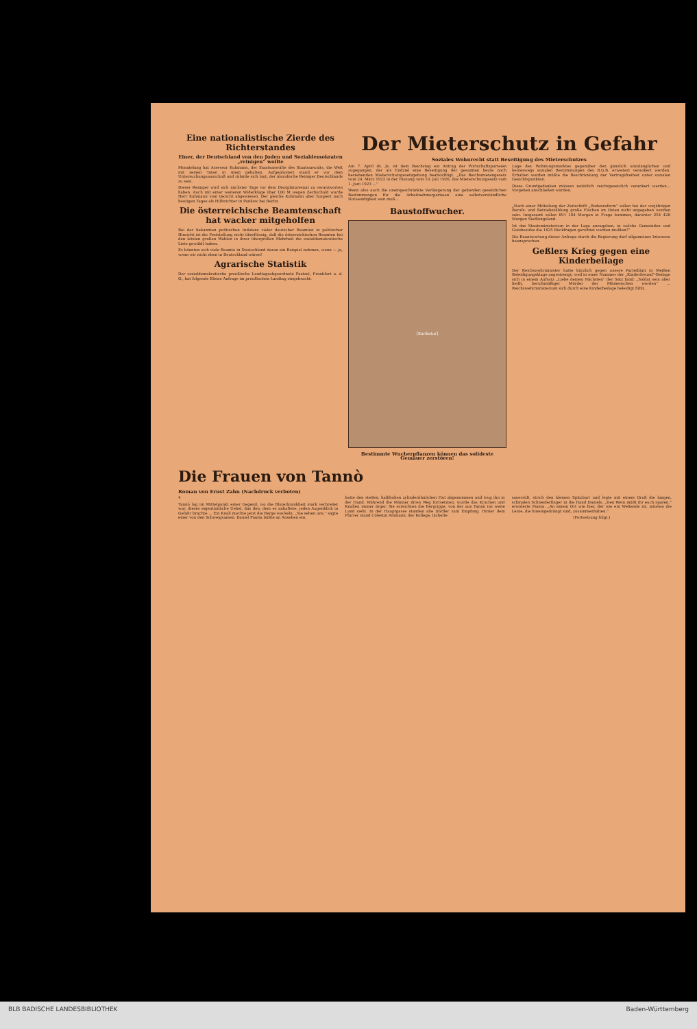Eine nationalistische Zierde des Richterstandes
Einer, der Deutschland von den Juden und Sozialdemokraten „reinigen“ wollte
Monatelang hat Assessor Kuhmann, der Staatsanwälte des Staatsanwalts, die Welt mit seinen Taten in Atem gehalten. Aufgeplustert stand er vor dem Untersuchungsausschuß und rühmte sich laut, der moralische Reiniger Deutschlands zu sein.
Dieser Reiniger wird sich nächster Tage vor dem Disziplinarsenat zu verantworten haben. Auch mit einer weiteren Widerklage über 100 M wegen Zechschuld wurde Herr Kuhmann vom Gericht abgewiesen. Der gleiche Kuhmann aber fungiert noch heutigen Tages als Hilfsrichter in Pankow bei Berlin.
Die österreichische Beamtenschaft hat wacker mitgeholfen
Bei der bekannten politischen Indolenz vieler deutscher Beamten in politischer Hinsicht ist die Feststellung nicht überflüssig, daß die österreichischen Beamten bei den letzten großen Wahlen in ihrer übergroßen Mehrheit die sozialdemokratische Liste gewählt haben.
Es könnten sich viele Beamte in Deutschland daran ein Beispiel nehmen, wenn — ja, wenn wir nicht eben in Deutschland wären!
Agrarische Statistik
Der sozialdemokratische preußische Landtagsabgeordnete Paetzel, Frankfurt a. d. O., hat folgende Kleine Anfrage im preußischen Landtag eingebracht:
Der Mieterschutz in Gefahr
Soziales Wohnrecht statt Beseitigung des Mieterschutzes
Am 7. April ds. Js. ist dem Reichstag ein Antrag der Wirtschaftsparteien zugegangen, der als Endziel eine Beseitigung der gesamten heute noch bestehenden Mieterschutzgesetzgebung beabsichtigt. „Das Reichsmietengesetz vom 24. März 1922 in der Fassung vom 10. Juli 1926, das Mieterschutzgesetz vom 1. Juni 1923 ...“
Wenn also auch die uneingeschränkte Verlängerung der geltenden gesetzlichen Bestimmungen für die Arbeitnehmerparteien eine selbstverständliche Notwendigkeit sein muß...
Lage des Wohnungsmarktes gegenüber den gänzlich unzulänglichen und keineswegs sozialen Bestimmungen des B.G.B. erweitert verankert werden. Erhalten werden müßte die Beschränkung der Vertragsfreiheit unter sozialen Gesichtspunkten.
Diese Grundgedanken müssen natürlich reichsgesetzlich verankert werden... Vorgehen anschließen würden.
Baustoffwucher.
[Karikatur]
Bestimmte Wucherpflanzen können das solideste Gemäuer zerstören!
„Nach einer Mitteilung der Zeitschrift „Bodenreform“ sollen bei der vorjährigen Berufs- und Betriebszählung große Flächen im Osten nicht angegeben worden sein. Insgesamt sollen 891 184 Morgen in Frage kommen, darunter 254 428 Morgen Siedlungsland.
Ist das Staatsministerium in der Lage anzugeben, in welche Gemeinden und Gutsbezirke die 1825 Rückfragen gerichtet werden mußten?“
Die Beantwortung dieser Anfrage durch die Regierung darf allgemeines Interesse beanspruchen.
Geßlers Krieg gegen eine Kinderbeilage
Der Reichswehrminister hatte kürzlich gegen unsere Parteiblatt in Meißen Beleidigungsklage angestrengt, weil in einer Nummer der „Kinderfreund“-Beilage sich in einem Aufsatz „Liebe deinen Nächsten“ der Satz fand: „Soldat sein aber heißt, berufsmäßiger Mörder der Mitmenschen werden“ ... Reichswehrministerium sich durch eine Kinderbeilage beleidigt fühlt.
Die Frauen von Tannò
Roman von Ernst Zahn (Nachdruck verboten)
4
Tannò lag im Mittelpunkt einer Gegend, wo die Bluterkrankheit stark verbreitet war, dieses eigentümliche Uebel, das den, dem es anhaftete, jeden Augenblick in Gefahr brachte ... Ein Knall machte jetzt die Berge wackeln. „Sie sehen uns,“ sagte einer von den Schweigsamen. Daniel Pianta büßte an Ansehen ein.
hatte den steifen, halbhohen zylinderähnlichen Hut abgenommen und trug ihn in der Hand. Während die Männer ihren Weg fortsetzten, wurde das Krachen und Knallen immer ärger. Sie erreichten die Bergrippe, von der aus Tannò ins weite Land sieht. In der Hauptgasse standen alle Dörfler zum Empfang. Hinter dem Pfarrer stand Cölestin Ammann, der Kollege, lächelte
sauersüß, strich den kleinen Spitzbart und legte mit einem Gruß die langen, schmalen Schneiderfinger in die Hand Daniels. „Den Wein müßt ihr euch sparen,“ erwiderte Pianta. „An einem Ort wie hier, der wie ein Weltende ist, müssen die Leute, die hineingedrängt sind, zusammenhalten.“
(Fortsetzung folgt.)
BLB BADISCHE LANDESBIBLIOTHEK Baden-Württemberg